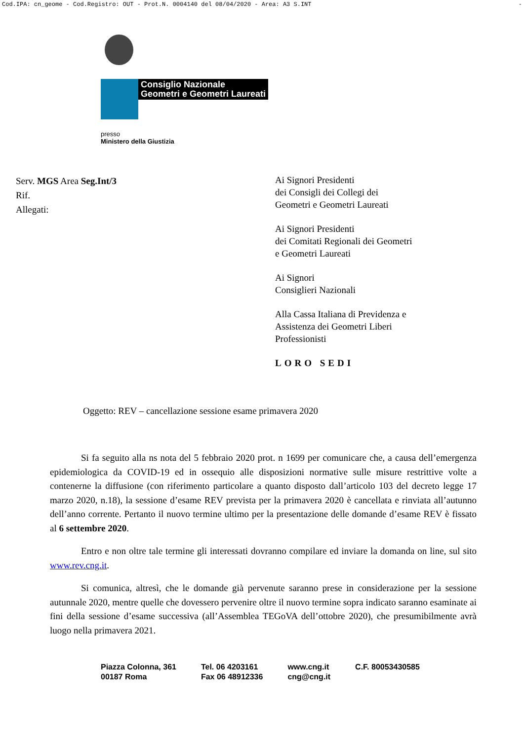Cod.IPA: cn_geome - Cod.Registro: OUT - Prot.N. 0004140 del 08/04/2020 - Area: A3 S.INT -
Consiglio Nazionale
Geometri e Geometri Laureati
presso
Ministero della Giustizia
Serv. MGS Area Seg.Int/3
Rif.
Allegati:
Ai Signori Presidenti
dei Consigli dei Collegi dei
Geometri e Geometri Laureati
Ai Signori Presidenti
dei Comitati Regionali dei Geometri
e Geometri Laureati
Ai Signori
Consiglieri Nazionali
Alla Cassa Italiana di Previdenza e
Assistenza dei Geometri Liberi
Professionisti
LORO SEDI
Oggetto: REV – cancellazione sessione esame primavera 2020
Si fa seguito alla ns nota del 5 febbraio 2020 prot. n 1699 per comunicare che, a causa dell’emergenza epidemiologica da COVID-19 ed in ossequio alle disposizioni normative sulle misure restrittive volte a contenerne la diffusione (con riferimento particolare a quanto disposto dall’articolo 103 del decreto legge 17 marzo 2020, n.18), la sessione d’esame REV prevista per la primavera 2020 è cancellata e rinviata all’autunno dell’anno corrente. Pertanto il nuovo termine ultimo per la presentazione delle domande d’esame REV è fissato al 6 settembre 2020.
Entro e non oltre tale termine gli interessati dovranno compilare ed inviare la domanda on line, sul sito www.rev.cng.it.
Si comunica, altresì, che le domande già pervenute saranno prese in considerazione per la sessione autunnale 2020, mentre quelle che dovessero pervenire oltre il nuovo termine sopra indicato saranno esaminate ai fini della sessione d’esame successiva (all’Assemblea TEGoVA dell’ottobre 2020), che presumibilmente avrà luogo nella primavera 2021.
Piazza Colonna, 361
00187 Roma
Tel. 06 4203161
Fax 06 48912336
www.cng.it
cng@cng.it
C.F. 80053430585